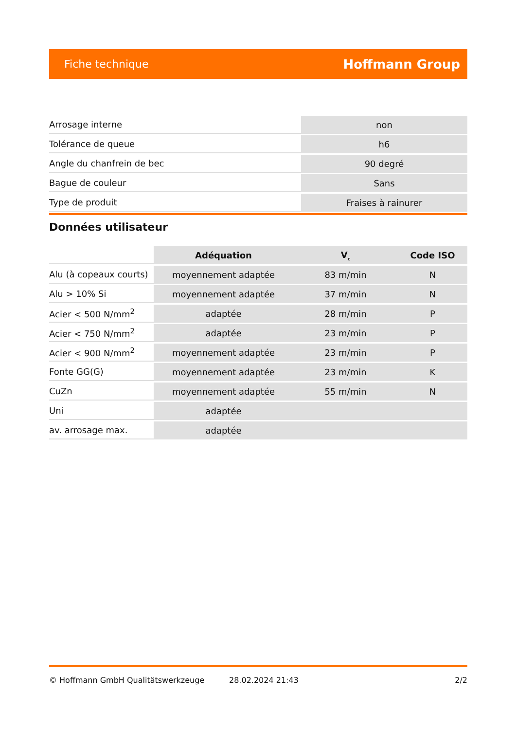Fiche technique Hoffmann Group
| Arrosage interne | non |
| Tolérance de queue | h6 |
| Angle du chanfrein de bec | 90 degré |
| Bague de couleur | Sans |
| Type de produit | Fraises à rainurer |
Données utilisateur
| | Adéquation | V<sub>c</sub> | Code ISO |
| --- | --- | --- | --- |
| Alu (à copeaux courts) | moyennement adaptée | 83 m/min | N |
| Alu > 10% Si | moyennement adaptée | 37 m/min | N |
| Acier < 500 N/mm<sup>2</sup> | adaptée | 28 m/min | P |
| Acier < 750 N/mm<sup>2</sup> | adaptée | 23 m/min | P |
| Acier < 900 N/mm<sup>2</sup> | moyennement adaptée | 23 m/min | P |
| Fonte GG(G) | moyennement adaptée | 23 m/min | K |
| CuZn | moyennement adaptée | 55 m/min | N |
| Uni | adaptée | | |
| av. arrosage max. | adaptée | | |
© Hoffmann GmbH Qualitätswerkzeuge 28.02.2024 21:43 2/2